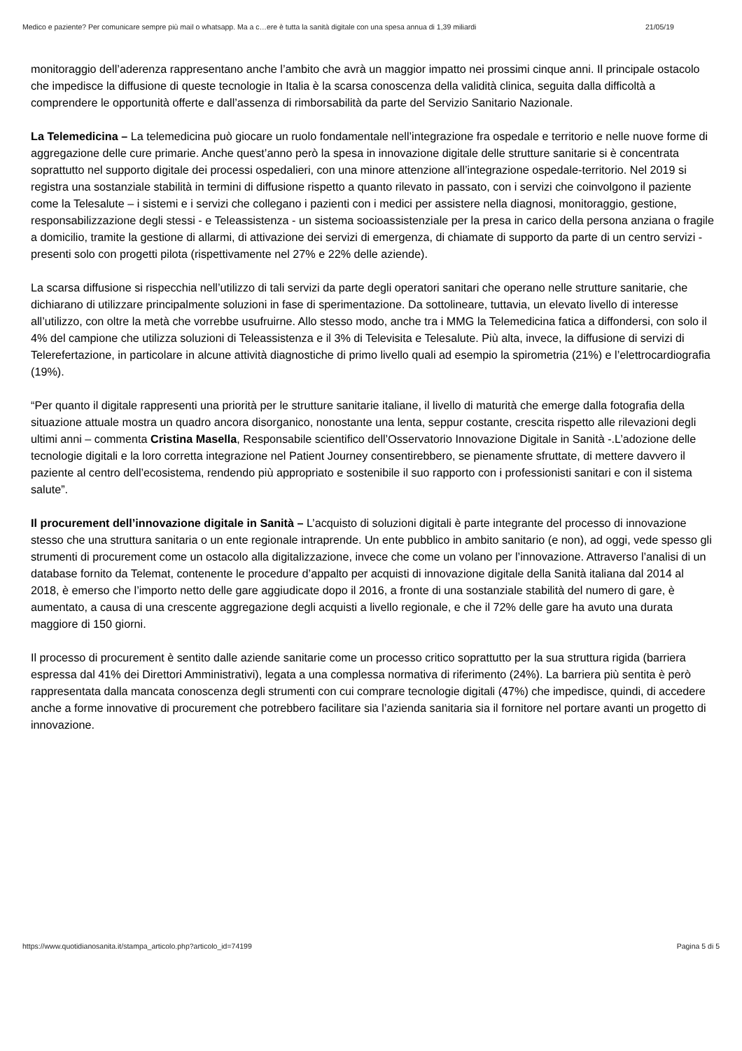Medico e paziente? Per comunicare sempre più mail o whatsapp. Ma a c…ere è tutta la sanità digitale con una spesa annua di 1,39 miliardi 21/05/19
monitoraggio dell’aderenza rappresentano anche l’ambito che avrà un maggior impatto nei prossimi cinque anni. Il principale ostacolo che impedisce la diffusione di queste tecnologie in Italia è la scarsa conoscenza della validità clinica, seguita dalla difficoltà a comprendere le opportunità offerte e dall’assenza di rimborsabilità da parte del Servizio Sanitario Nazionale.
La Telemedicina – La telemedicina può giocare un ruolo fondamentale nell’integrazione fra ospedale e territorio e nelle nuove forme di aggregazione delle cure primarie. Anche quest’anno però la spesa in innovazione digitale delle strutture sanitarie si è concentrata soprattutto nel supporto digitale dei processi ospedalieri, con una minore attenzione all’integrazione ospedale-territorio. Nel 2019 si registra una sostanziale stabilità in termini di diffusione rispetto a quanto rilevato in passato, con i servizi che coinvolgono il paziente come la Telesalute – i sistemi e i servizi che collegano i pazienti con i medici per assistere nella diagnosi, monitoraggio, gestione, responsabilizzazione degli stessi - e Teleassistenza - un sistema socioassistenziale per la presa in carico della persona anziana o fragile a domicilio, tramite la gestione di allarmi, di attivazione dei servizi di emergenza, di chiamate di supporto da parte di un centro servizi - presenti solo con progetti pilota (rispettivamente nel 27% e 22% delle aziende).
La scarsa diffusione si rispecchia nell’utilizzo di tali servizi da parte degli operatori sanitari che operano nelle strutture sanitarie, che dichiarano di utilizzare principalmente soluzioni in fase di sperimentazione. Da sottolineare, tuttavia, un elevato livello di interesse all’utilizzo, con oltre la metà che vorrebbe usufruirne. Allo stesso modo, anche tra i MMG la Telemedicina fatica a diffondersi, con solo il 4% del campione che utilizza soluzioni di Teleassistenza e il 3% di Televisita e Telesalute. Più alta, invece, la diffusione di servizi di Telerefertazione, in particolare in alcune attività diagnostiche di primo livello quali ad esempio la spirometria (21%) e l’elettrocardiografia (19%).
“Per quanto il digitale rappresenti una priorità per le strutture sanitarie italiane, il livello di maturità che emerge dalla fotografia della situazione attuale mostra un quadro ancora disorganico, nonostante una lenta, seppur costante, crescita rispetto alle rilevazioni degli ultimi anni – commenta Cristina Masella, Responsabile scientifico dell’Osservatorio Innovazione Digitale in Sanità -.L’adozione delle tecnologie digitali e la loro corretta integrazione nel Patient Journey consentirebbero, se pienamente sfruttate, di mettere davvero il paziente al centro dell’ecosistema, rendendo più appropriato e sostenibile il suo rapporto con i professionisti sanitari e con il sistema salute”.
Il procurement dell’innovazione digitale in Sanità – L’acquisto di soluzioni digitali è parte integrante del processo di innovazione stesso che una struttura sanitaria o un ente regionale intraprende. Un ente pubblico in ambito sanitario (e non), ad oggi, vede spesso gli strumenti di procurement come un ostacolo alla digitalizzazione, invece che come un volano per l’innovazione. Attraverso l’analisi di un database fornito da Telemat, contenente le procedure d’appalto per acquisti di innovazione digitale della Sanità italiana dal 2014 al 2018, è emerso che l’importo netto delle gare aggiudicate dopo il 2016, a fronte di una sostanziale stabilità del numero di gare, è aumentato, a causa di una crescente aggregazione degli acquisti a livello regionale, e che il 72% delle gare ha avuto una durata maggiore di 150 giorni.
Il processo di procurement è sentito dalle aziende sanitarie come un processo critico soprattutto per la sua struttura rigida (barriera espressa dal 41% dei Direttori Amministrativi), legata a una complessa normativa di riferimento (24%). La barriera più sentita è però rappresentata dalla mancata conoscenza degli strumenti con cui comprare tecnologie digitali (47%) che impedisce, quindi, di accedere anche a forme innovative di procurement che potrebbero facilitare sia l’azienda sanitaria sia il fornitore nel portare avanti un progetto di innovazione.
https://www.quotidianosanita.it/stampa_articolo.php?articolo_id=74199 Pagina 5 di 5